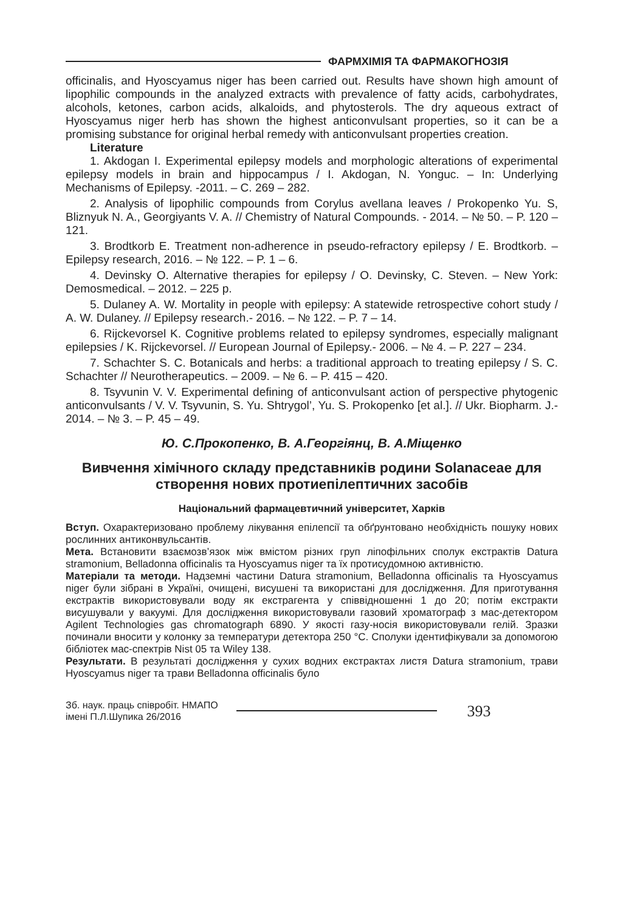ФАРМХІМІЯ ТА ФАРМАКОГНОЗІЯ
officinalis, and Hyoscyamus niger has been carried out. Results have shown high amount of lipophilic compounds in the analyzed extracts with prevalence of fatty acids, carbohydrates, alcohols, ketones, carbon acids, alkaloids, and phytosterols. The dry aqueous extract of Hyoscyamus niger herb has shown the highest anticonvulsant properties, so it can be a promising substance for original herbal remedy with anticonvulsant properties creation.
Literature
1. Akdogan I. Experimental epilepsy models and morphologic alterations of experimental epilepsy models in brain and hippocampus / I. Akdogan, N. Yonguc. – In: Underlying Mechanisms of Epilepsy. -2011. – C. 269 – 282.
2. Analysis of lipophilic compounds from Corylus avellana leaves / Prokopenko Yu. S, Bliznyuk N. A., Georgiyants V. A. // Chemistry of Natural Compounds. - 2014. – № 50. – P. 120 – 121.
3. Brodtkorb E. Treatment non-adherence in pseudo-refractory epilepsy / E. Brodtkorb. – Epilepsy research, 2016. – № 122. – P. 1 – 6.
4. Devinsky O. Alternative therapies for epilepsy / O. Devinsky, C. Steven. – New York: Demosmedical. – 2012. – 225 p.
5. Dulaney A. W. Mortality in people with epilepsy: A statewide retrospective cohort study / A. W. Dulaney. // Epilepsy research.- 2016. – № 122. – P. 7 – 14.
6. Rijckevorsel K. Cognitive problems related to epilepsy syndromes, especially malignant epilepsies / K. Rijckevorsel. // European Journal of Epilepsy.- 2006. – № 4. – P. 227 – 234.
7. Schachter S. C. Botanicals and herbs: a traditional approach to treating epilepsy / S. C. Schachter // Neurotherapeutics. – 2009. – № 6. – P. 415 – 420.
8. Tsyvunin V. V. Experimental defining of anticonvulsant action of perspective phytogenic anticonvulsants / V. V. Tsyvunin, S. Yu. Shtrygol’, Yu. S. Prokopenko [et al.]. // Ukr. Biopharm. J.- 2014. – № 3. – P. 45 – 49.
Ю. С.Прокопенко, В. А.Георгіянц, В. А.Міщенко
Вивчення хімічного складу представників родини Solanaceae для створення нових протиепілептичних засобів
Національний фармацевтичний університет, Харків
Вступ. Охарактеризовано проблему лікування епілепсії та обґрунтовано необхідність пошуку нових рослинних антиконвульсантів.
Мета. Встановити взаємозв’язок між вмістом різних груп ліпофільних сполук екстрактів Datura stramonium, Belladonna officinalis та Hyoscyamus niger та їх протисудомною активністю.
Матеріали та методи. Надземні частини Datura stramonium, Belladonna officinalis та Hyoscyamus niger були зібрані в Україні, очищені, висушені та використані для дослідження. Для приготування екстрактів використовували воду як екстрагента у співвідношенні 1 до 20; потім екстракти висушували у вакуумі. Для дослідження використовували газовий хроматограф з мас-детектором Agilent Technologies gas chromatograph 6890. У якості газу-носія використовували гелій. Зразки починали вносити у колонку за температури детектора 250 °С. Сполуки ідентифікували за допомогою бібліотек мас-спектрів Nist 05 та Wiley 138.
Результати. В результаті дослідження у сухих водних екстрактах листя Datura stramonium, трави Hyoscyamus niger та трави Belladonna officinalis було
Зб. наук. праць співробіт. НМАПО
імені П.Л.Шупика 26/2016
393